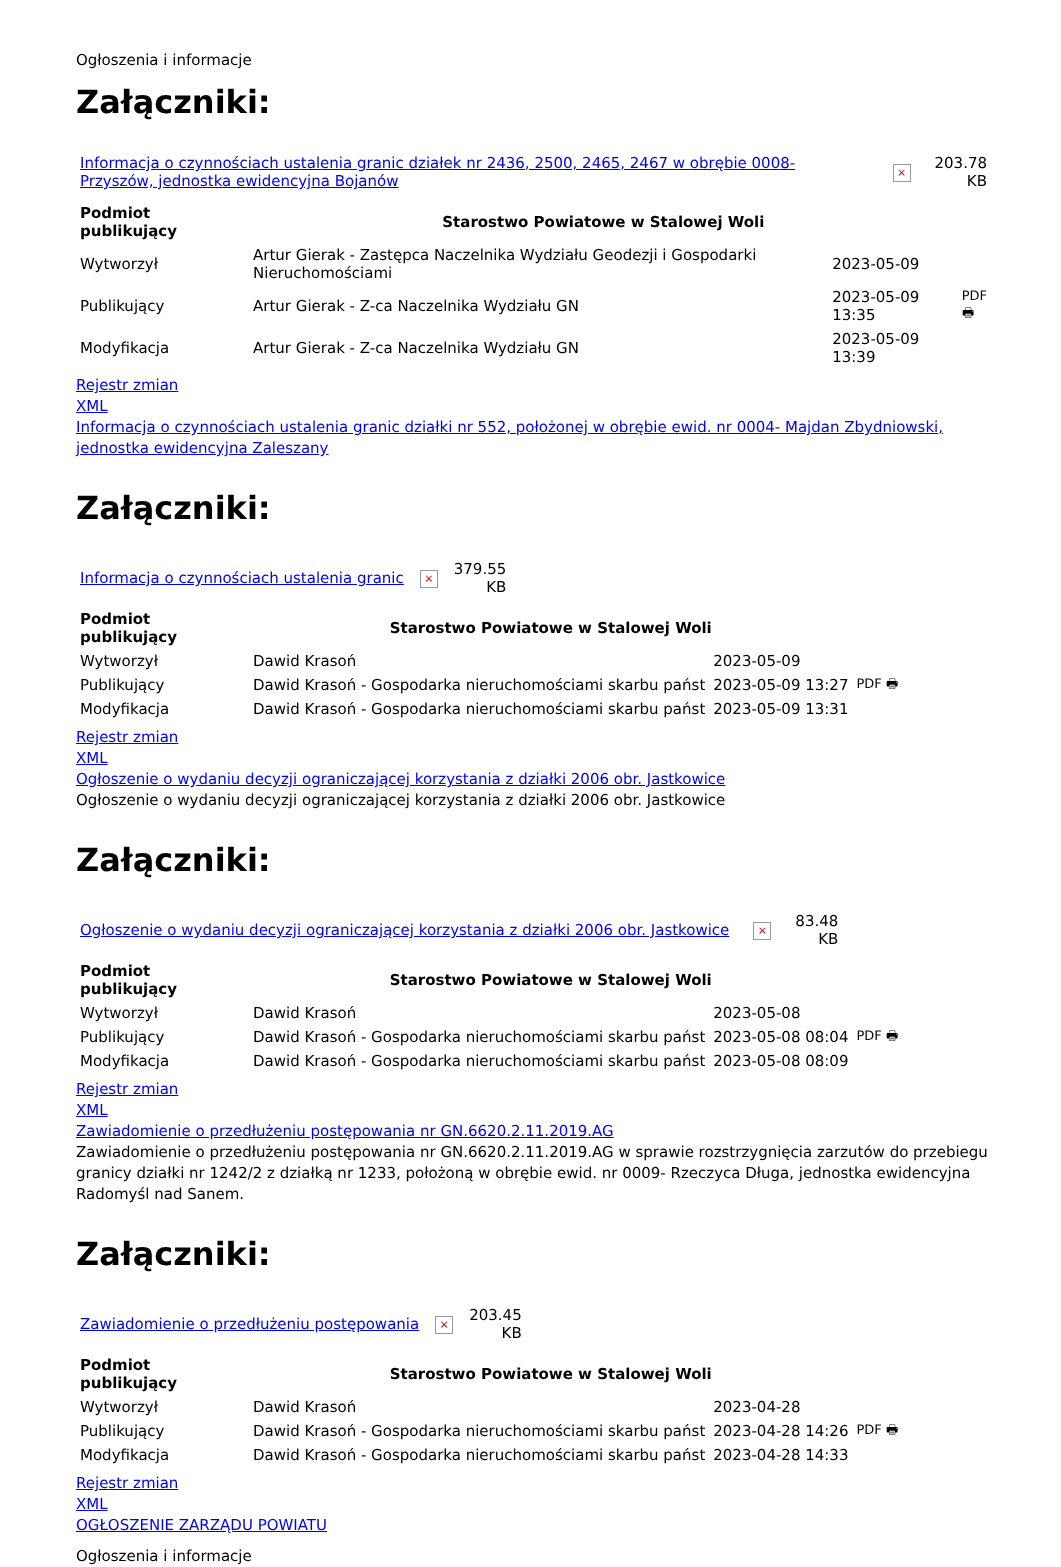Ogłoszenia i informacje
Załączniki:
| Informacja o czynnościach ustalenia granic działek nr 2436, 2500, 2465, 2467 w obrębie 0008-Przyszów, jednostka ewidencyjna Bojanów | × | 203.78 KB |
| Podmiot publikujący | Starostwo Powiatowe w Stalowej Woli | | |
| Wytworzył | Artur Gierak - Zastępca Naczelnika Wydziału Geodezji i Gospodarki Nieruchomościami | 2023-05-09 | PDF 🖶 |
| Publikujący | Artur Gierak - Z-ca Naczelnika Wydziału GN | 2023-05-09 13:35 | |
| Modyfikacja | Artur Gierak - Z-ca Naczelnika Wydziału GN | 2023-05-09 13:39 | |
Rejestr zmian
XML
Informacja o czynnościach ustalenia granic działki nr 552, położonej w obrębie ewid. nr 0004- Majdan Zbydniowski, jednostka ewidencyjna Zaleszany
Załączniki:
| Informacja o czynnościach ustalenia granic | × | 379.55 KB |
| Podmiot publikujący | Starostwo Powiatowe w Stalowej Woli | | |
| Wytworzył | Dawid Krasoń | 2023-05-09 | PDF 🖶 |
| Publikujący | Dawid Krasoń - Gospodarka nieruchomościami skarbu państ | 2023-05-09 13:27 | |
| Modyfikacja | Dawid Krasoń - Gospodarka nieruchomościami skarbu państ | 2023-05-09 13:31 | |
Rejestr zmian
XML
Ogłoszenie o wydaniu decyzji ograniczającej korzystania z działki 2006 obr. Jastkowice
Ogłoszenie o wydaniu decyzji ograniczającej korzystania z działki 2006 obr. Jastkowice
Załączniki:
| Ogłoszenie o wydaniu decyzji ograniczającej korzystania z działki 2006 obr. Jastkowice | × | 83.48 KB |
| Podmiot publikujący | Starostwo Powiatowe w Stalowej Woli | | |
| Wytworzył | Dawid Krasoń | 2023-05-08 | PDF 🖶 |
| Publikujący | Dawid Krasoń - Gospodarka nieruchomościami skarbu państ | 2023-05-08 08:04 | |
| Modyfikacja | Dawid Krasoń - Gospodarka nieruchomościami skarbu państ | 2023-05-08 08:09 | |
Rejestr zmian
XML
Zawiadomienie o przedłużeniu postępowania nr GN.6620.2.11.2019.AG
Zawiadomienie o przedłużeniu postępowania nr GN.6620.2.11.2019.AG w sprawie rozstrzygnięcia zarzutów do przebiegu granicy działki nr 1242/2 z działką nr 1233, położoną w obrębie ewid. nr 0009- Rzeczyca Długa, jednostka ewidencyjna Radomyśl nad Sanem.
Załączniki:
| Zawiadomienie o przedłużeniu postępowania | × | 203.45 KB |
| Podmiot publikujący | Starostwo Powiatowe w Stalowej Woli | | |
| Wytworzył | Dawid Krasoń | 2023-04-28 | PDF 🖶 |
| Publikujący | Dawid Krasoń - Gospodarka nieruchomościami skarbu państ | 2023-04-28 14:26 | |
| Modyfikacja | Dawid Krasoń - Gospodarka nieruchomościami skarbu państ | 2023-04-28 14:33 | |
Rejestr zmian
XML
OGŁOSZENIE ZARZĄDU POWIATU
Ogłoszenia i informacje